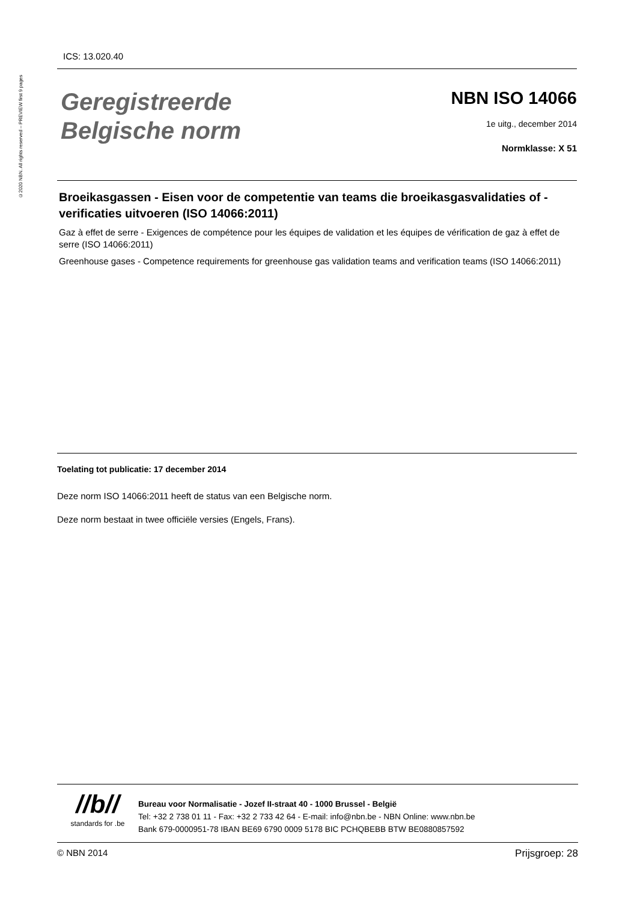©2020 NBN. All rights reserved – PREVIEW first 9 pages
ICS: 13.020.40
Geregistreerde
Belgische norm
NBN ISO 14066
1e uitg., december 2014
Normklasse: X 51
Broeikasgassen - Eisen voor de competentie van teams die broeikasgasvalidaties of -verificaties uitvoeren (ISO 14066:2011)
Gaz à effet de serre - Exigences de compétence pour les équipes de validation et les équipes de vérification de gaz à effet de serre (ISO 14066:2011)
Greenhouse gases - Competence requirements for greenhouse gas validation teams and verification teams (ISO 14066:2011)
Toelating tot publicatie: 17 december 2014
Deze norm ISO 14066:2011 heeft de status van een Belgische norm.
Deze norm bestaat in twee officiële versies (Engels, Frans).
//b//
standards for .be
Bureau voor Normalisatie - Jozef II-straat 40 - 1000 Brussel - België
Tel: +32 2 738 01 11 - Fax: +32 2 733 42 64 - E-mail: info@nbn.be - NBN Online: www.nbn.be
Bank 679-0000951-78 IBAN BE69 6790 0009 5178 BIC PCHQBEBB BTW BE0880857592
© NBN 2014 Prijsgroep: 28